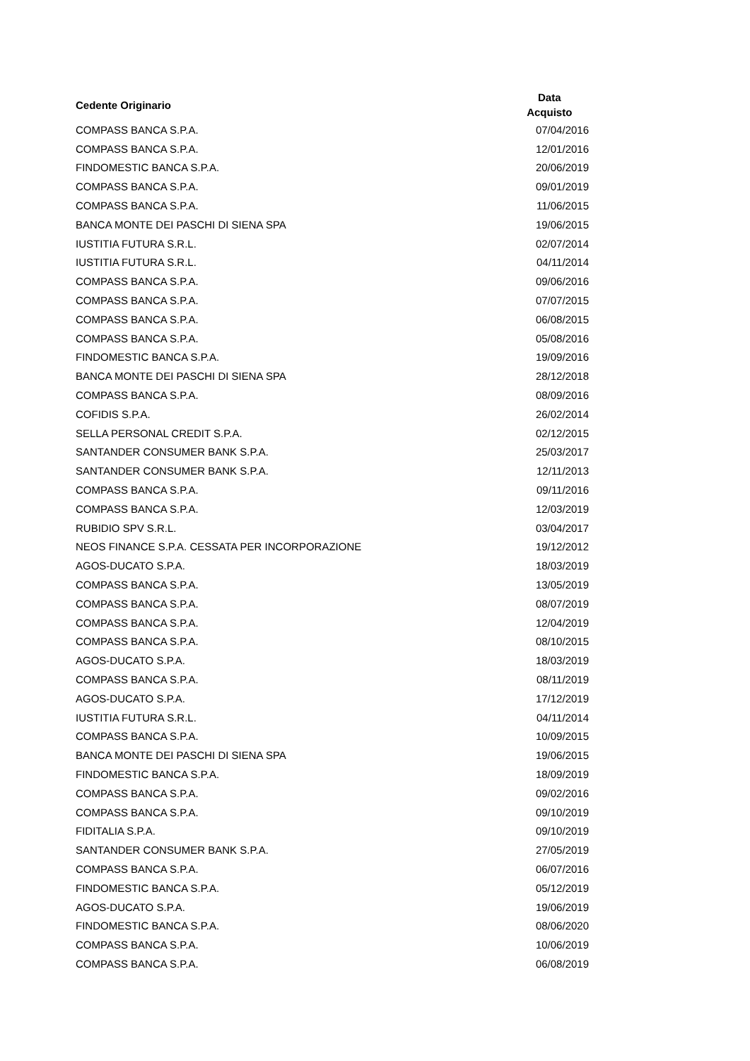| Cedente Originario | Data Acquisto |
| --- | --- |
| COMPASS BANCA S.P.A. | 07/04/2016 |
| COMPASS BANCA S.P.A. | 12/01/2016 |
| FINDOMESTIC BANCA S.P.A. | 20/06/2019 |
| COMPASS BANCA S.P.A. | 09/01/2019 |
| COMPASS BANCA S.P.A. | 11/06/2015 |
| BANCA MONTE DEI PASCHI DI SIENA SPA | 19/06/2015 |
| IUSTITIA FUTURA S.R.L. | 02/07/2014 |
| IUSTITIA FUTURA S.R.L. | 04/11/2014 |
| COMPASS BANCA S.P.A. | 09/06/2016 |
| COMPASS BANCA S.P.A. | 07/07/2015 |
| COMPASS BANCA S.P.A. | 06/08/2015 |
| COMPASS BANCA S.P.A. | 05/08/2016 |
| FINDOMESTIC BANCA S.P.A. | 19/09/2016 |
| BANCA MONTE DEI PASCHI DI SIENA SPA | 28/12/2018 |
| COMPASS BANCA S.P.A. | 08/09/2016 |
| COFIDIS S.P.A. | 26/02/2014 |
| SELLA PERSONAL CREDIT S.P.A. | 02/12/2015 |
| SANTANDER CONSUMER BANK S.P.A. | 25/03/2017 |
| SANTANDER CONSUMER BANK S.P.A. | 12/11/2013 |
| COMPASS BANCA S.P.A. | 09/11/2016 |
| COMPASS BANCA S.P.A. | 12/03/2019 |
| RUBIDIO SPV S.R.L. | 03/04/2017 |
| NEOS FINANCE S.P.A. CESSATA PER INCORPORAZIONE | 19/12/2012 |
| AGOS-DUCATO S.P.A. | 18/03/2019 |
| COMPASS BANCA S.P.A. | 13/05/2019 |
| COMPASS BANCA S.P.A. | 08/07/2019 |
| COMPASS BANCA S.P.A. | 12/04/2019 |
| COMPASS BANCA S.P.A. | 08/10/2015 |
| AGOS-DUCATO S.P.A. | 18/03/2019 |
| COMPASS BANCA S.P.A. | 08/11/2019 |
| AGOS-DUCATO S.P.A. | 17/12/2019 |
| IUSTITIA FUTURA S.R.L. | 04/11/2014 |
| COMPASS BANCA S.P.A. | 10/09/2015 |
| BANCA MONTE DEI PASCHI DI SIENA SPA | 19/06/2015 |
| FINDOMESTIC BANCA S.P.A. | 18/09/2019 |
| COMPASS BANCA S.P.A. | 09/02/2016 |
| COMPASS BANCA S.P.A. | 09/10/2019 |
| FIDITALIA S.P.A. | 09/10/2019 |
| SANTANDER CONSUMER BANK S.P.A. | 27/05/2019 |
| COMPASS BANCA S.P.A. | 06/07/2016 |
| FINDOMESTIC BANCA S.P.A. | 05/12/2019 |
| AGOS-DUCATO S.P.A. | 19/06/2019 |
| FINDOMESTIC BANCA S.P.A. | 08/06/2020 |
| COMPASS BANCA S.P.A. | 10/06/2019 |
| COMPASS BANCA S.P.A. | 06/08/2019 |